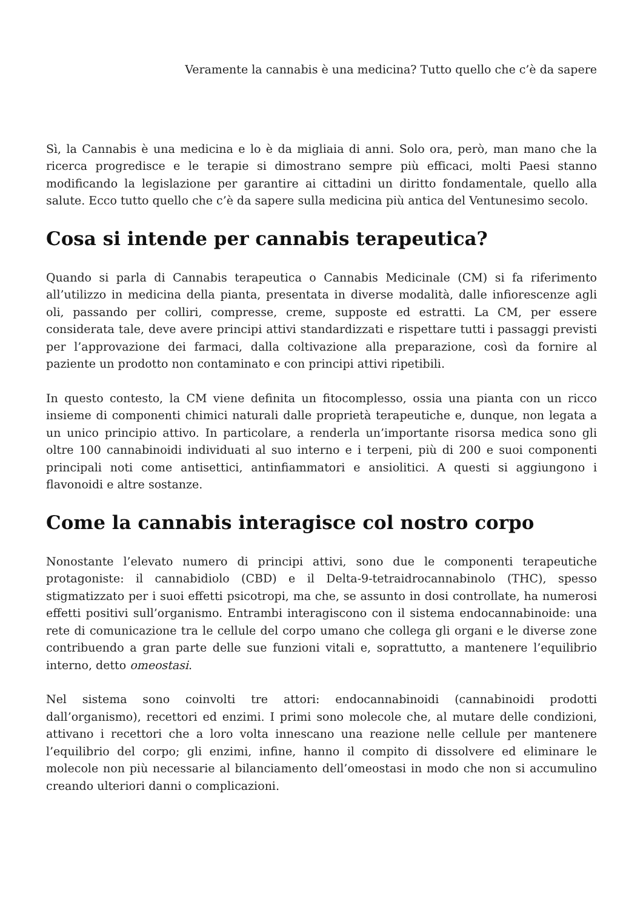Veramente la cannabis è una medicina? Tutto quello che c’è da sapere
Sì, la Cannabis è una medicina e lo è da migliaia di anni. Solo ora, però, man mano che la ricerca progredisce e le terapie si dimostrano sempre più efficaci, molti Paesi stanno modificando la legislazione per garantire ai cittadini un diritto fondamentale, quello alla salute. Ecco tutto quello che c’è da sapere sulla medicina più antica del Ventunesimo secolo.
Cosa si intende per cannabis terapeutica?
Quando si parla di Cannabis terapeutica o Cannabis Medicinale (CM) si fa riferimento all’utilizzo in medicina della pianta, presentata in diverse modalità, dalle infiorescenze agli oli, passando per colliri, compresse, creme, supposte ed estratti. La CM, per essere considerata tale, deve avere principi attivi standardizzati e rispettare tutti i passaggi previsti per l’approvazione dei farmaci, dalla coltivazione alla preparazione, così da fornire al paziente un prodotto non contaminato e con principi attivi ripetibili.
In questo contesto, la CM viene definita un fitocomplesso, ossia una pianta con un ricco insieme di componenti chimici naturali dalle proprietà terapeutiche e, dunque, non legata a un unico principio attivo. In particolare, a renderla un’importante risorsa medica sono gli oltre 100 cannabinoidi individuati al suo interno e i terpeni, più di 200 e suoi componenti principali noti come antisettici, antinfiammatori e ansiolitici. A questi si aggiungono i flavonoidi e altre sostanze.
Come la cannabis interagisce col nostro corpo
Nonostante l’elevato numero di principi attivi, sono due le componenti terapeutiche protagoniste: il cannabidiolo (CBD) e il Delta-9-tetraidrocannabinolo (THC), spesso stigmatizzato per i suoi effetti psicotropi, ma che, se assunto in dosi controllate, ha numerosi effetti positivi sull’organismo. Entrambi interagiscono con il sistema endocannabinoide: una rete di comunicazione tra le cellule del corpo umano che collega gli organi e le diverse zone contribuendo a gran parte delle sue funzioni vitali e, soprattutto, a mantenere l’equilibrio interno, detto omeostasi.
Nel sistema sono coinvolti tre attori: endocannabinoidi (cannabinoidi prodotti dall’organismo), recettori ed enzimi. I primi sono molecole che, al mutare delle condizioni, attivano i recettori che a loro volta innescano una reazione nelle cellule per mantenere l’equilibrio del corpo; gli enzimi, infine, hanno il compito di dissolvere ed eliminare le molecole non più necessarie al bilanciamento dell’omeostasi in modo che non si accumulino creando ulteriori danni o complicazioni.